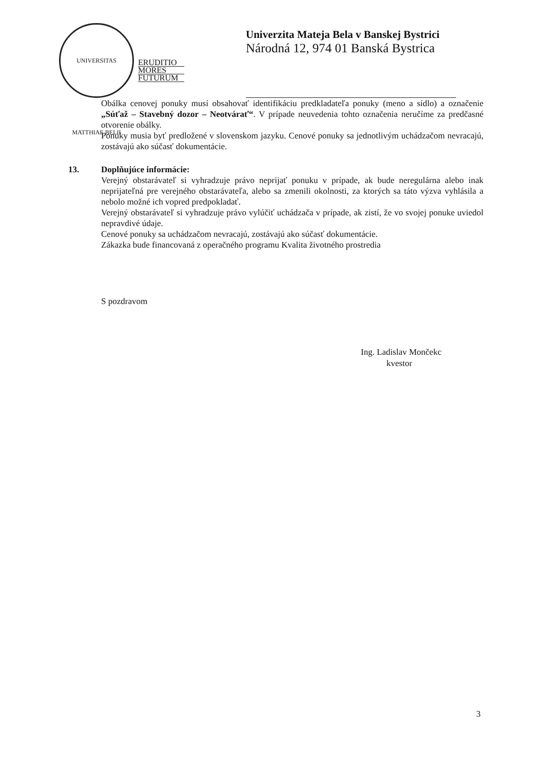UNIVERSITAS MATTHIAE BELII
ERUDITIO
MORES
FUTURUM
Univerzita Mateja Bela v Banskej Bystrici
Národná 12, 974 01 Banská Bystrica
Obálka cenovej ponuky musí obsahovať identifikáciu predkladateľa ponuky (meno a sídlo) a označenie „Súťaž – Stavebný dozor – Neotvárať“. V prípade neuvedenia tohto označenia neručíme za predčasné otvorenie obálky.
Ponuky musia byť predložené v slovenskom jazyku. Cenové ponuky sa jednotlivým uchádzačom nevracajú, zostávajú ako súčasť dokumentácie.
13. Doplňujúce informácie:
Verejný obstarávateľ si vyhradzuje právo neprijať ponuku v prípade, ak bude neregulárna alebo inak neprijateľná pre verejného obstarávateľa, alebo sa zmenili okolnosti, za ktorých sa táto výzva vyhlásila a nebolo možné ich vopred predpokladať.
Verejný obstarávateľ si vyhradzuje právo vylúčiť uchádzača v prípade, ak zistí, že vo svojej ponuke uviedol nepravdivé údaje.
Cenové ponuky sa uchádzačom nevracajú, zostávajú ako súčasť dokumentácie.
Zákazka bude financovaná z operačného programu Kvalita životného prostredia
S pozdravom
Ing. Ladislav Mončekc
kvestor
3